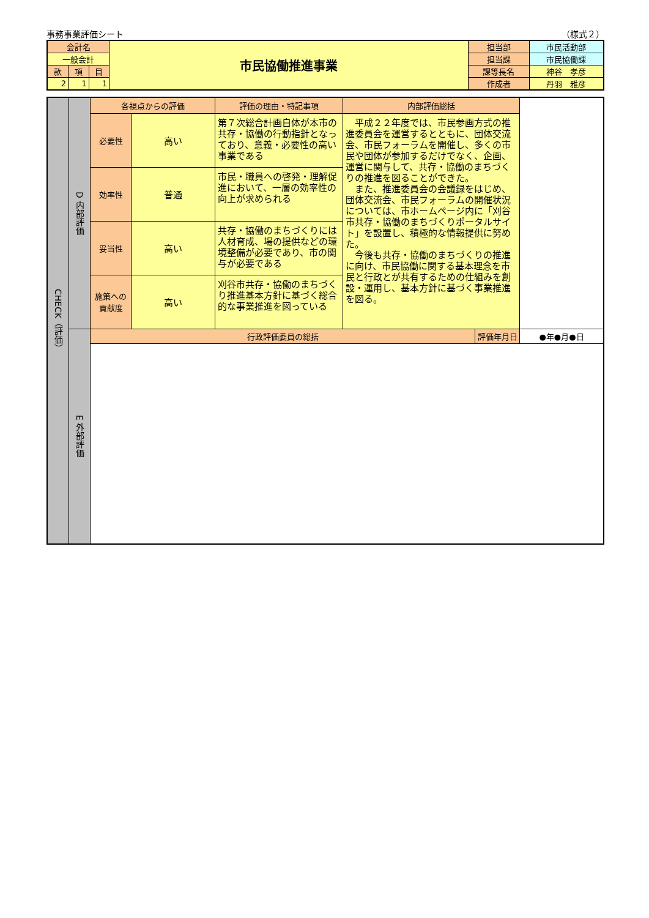事務事業評価シート （様式２）
| 会計名 | | | 市民協働推進事業 | 担当部 | 市民活動部 |
| 一般会計 | | | | 担当課 | 市民協働課 |
| 款 | 項 | 目 | | 課等長名 | 神谷 孝彦 |
| 2 | 1 | 1 | | 作成者 | 丹羽 雅彦 |
| CHECK（評価） | D 内部評価 | 各視点からの評価 | | 評価の理由・特記事項 | 内部評価総括 | | |
| | | 必要性 | 高い | 第７次総合計画自体が本市の共存・協働の行動指針となっており、意義・必要性の高い事業である | 平成２２年度では、市民参画方式の推進委員会を運営するとともに、団体交流会、市民フォーラムを開催し、多くの市民や団体が参加するだけでなく、企画、運営に関与して、共存・協働のまちづくりの推進を図ることができた。 また、推進委員会の会議録をはじめ、団体交流会、市民フォーラムの開催状況については、市ホームページ内に「刈谷市共存・協働のまちづくりポータルサイト」を設置し、積極的な情報提供に努めた。 今後も共存・協働のまちづくりの推進に向け、市民協働に関する基本理念を市民と行政とが共有するための仕組みを創設・運用し、基本方針に基づく事業推進を図る。 | | |
| | | 効率性 | 普通 | 市民・職員への啓発・理解促進において、一層の効率性の向上が求められる | | | |
| | | 妥当性 | 高い | 共存・協働のまちづくりには人材育成、場の提供などの環境整備が必要であり、市の関与が必要である | | | |
| | | 施策への貢献度 | 高い | 刈谷市共存・協働のまちづくり推進基本方針に基づく総合的な事業推進を図っている | | | |
| | E 外部評価 | 行政評価委員の総括 | | | | 評価年月日 | ●年●月●日 |